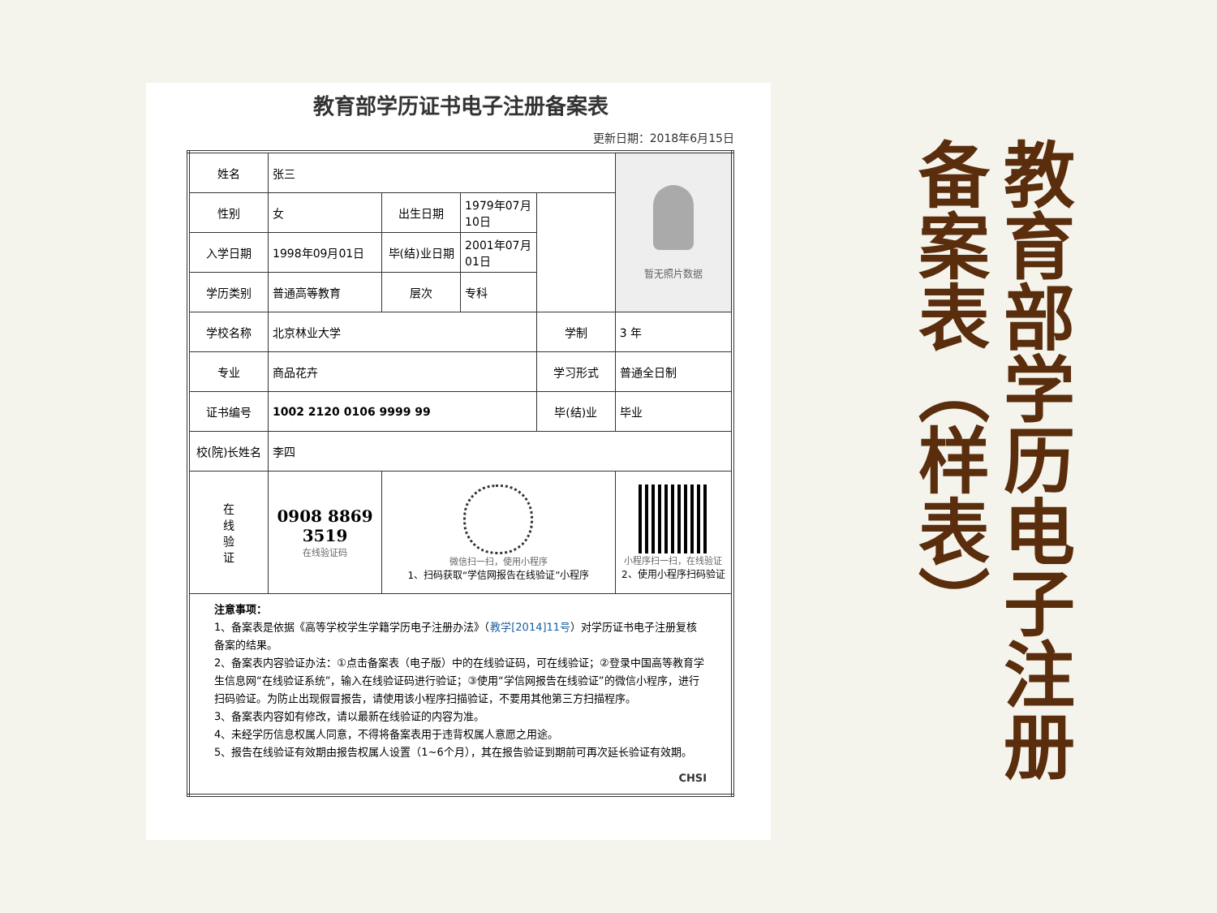教育部学历证书电子注册备案表
更新日期：2018年6月15日
| 姓名 | 张三 | | | | 暂无照片数据 |
| 性别 | 女 | 出生日期 | 1979年07月10日 | | |
| 入学日期 | 1998年09月01日 | 毕(结)业日期 | 2001年07月01日 | | |
| 学历类别 | 普通高等教育 | 层次 | 专科 | | |
| 学校名称 | 北京林业大学 | | | 学制 | 3 年 |
| 专业 | 商品花卉 | | | 学习形式 | 普通全日制 |
| 证书编号 | 1002 2120 0106 9999 99 | | | 毕(结)业 | 毕业 |
| 校(院)长姓名 | 李四 | | | | |
| 在 线 验 证 | 0908 8869 3519 在线验证码 | 微信扫一扫，使用小程序 1、扫码获取“学信网报告在线验证”小程序 | | | 小程序扫一扫，在线验证 2、使用小程序扫码验证 |
| 注意事项： 1、备案表是依据《高等学校学生学籍学历电子注册办法》（ 教学[2014]11号 ）对学历证书电子注册复核备案的结果。 2、备案表内容验证办法：①点击备案表（电子版）中的在线验证码，可在线验证；②登录中国高等教育学生信息网“在线验证系统”，输入在线验证码进行验证；③使用“学信网报告在线验证”的微信小程序，进行扫码验证。为防止出现假冒报告，请使用该小程序扫描验证，不要用其他第三方扫描程序。 3、备案表内容如有修改，请以最新在线验证的内容为准。 4、未经学历信息权属人同意，不得将备案表用于违背权属人意愿之用途。 5、报告在线验证有效期由报告权属人设置（1~6个月），其在报告验证到期前可再次延长验证有效期。 CHSI | | | | | |
教育部学历电子注册 备案表（样表）